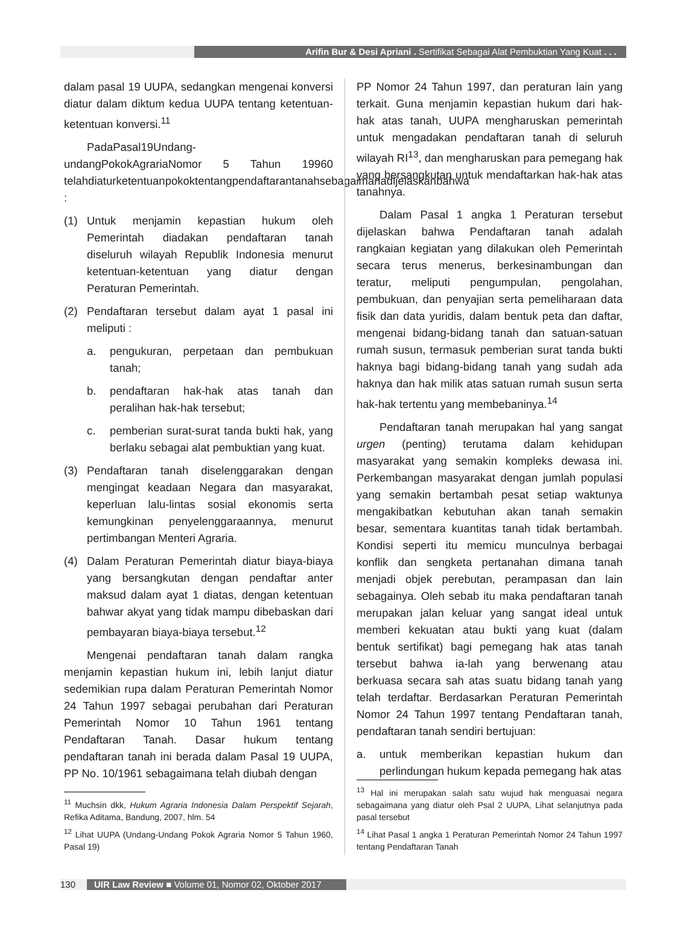Arifin Bur & Desi Apriani . Sertifikat Sebagai Alat Pembuktian Yang Kuat . . .
dalam pasal 19 UUPA, sedangkan mengenai konversi diatur dalam diktum kedua UUPA tentang ketentuan-ketentuan konversi.<sup>11</sup>
PadaPasal19Undang-undangPokokAgrariaNomor 5 Tahun 19960 telahdiaturketentuanpokoktentangpendaftarantanahsebagaimanadijelaskanbahwa :
(1) Untuk menjamin kepastian hukum oleh Pemerintah diadakan pendaftaran tanah diseluruh wilayah Republik Indonesia menurut ketentuan-ketentuan yang diatur dengan Peraturan Pemerintah.
(2) Pendaftaran tersebut dalam ayat 1 pasal ini meliputi :
a. pengukuran, perpetaan dan pembukuan tanah;
b. pendaftaran hak-hak atas tanah dan peralihan hak-hak tersebut;
c. pemberian surat-surat tanda bukti hak, yang berlaku sebagai alat pembuktian yang kuat.
(3) Pendaftaran tanah diselenggarakan dengan mengingat keadaan Negara dan masyarakat, keperluan lalu-lintas sosial ekonomis serta kemungkinan penyelenggaraannya, menurut pertimbangan Menteri Agraria.
(4) Dalam Peraturan Pemerintah diatur biaya-biaya yang bersangkutan dengan pendaftar anter maksud dalam ayat 1 diatas, dengan ketentuan bahwar akyat yang tidak mampu dibebaskan dari pembayaran biaya-biaya tersebut.<sup>12</sup>
Mengenai pendaftaran tanah dalam rangka menjamin kepastian hukum ini, lebih lanjut diatur sedemikian rupa dalam Peraturan Pemerintah Nomor 24 Tahun 1997 sebagai perubahan dari Peraturan Pemerintah Nomor 10 Tahun 1961 tentang Pendaftaran Tanah. Dasar hukum tentang pendaftaran tanah ini berada dalam Pasal 19 UUPA, PP No. 10/1961 sebagaimana telah diubah dengan
<sup>11</sup> Muchsin dkk, Hukum Agraria Indonesia Dalam Perspektif Sejarah, Refika Aditama, Bandung, 2007, hlm. 54
<sup>12</sup> Lihat UUPA (Undang-Undang Pokok Agraria Nomor 5 Tahun 1960, Pasal 19)
PP Nomor 24 Tahun 1997, dan peraturan lain yang terkait. Guna menjamin kepastian hukum dari hak-hak atas tanah, UUPA mengharuskan pemerintah untuk mengadakan pendaftaran tanah di seluruh wilayah RI<sup>13</sup>, dan mengharuskan para pemegang hak yang bersangkutan untuk mendaftarkan hak-hak atas tanahnya.
Dalam Pasal 1 angka 1 Peraturan tersebut dijelaskan bahwa Pendaftaran tanah adalah rangkaian kegiatan yang dilakukan oleh Pemerintah secara terus menerus, berkesinambungan dan teratur, meliputi pengumpulan, pengolahan, pembukuan, dan penyajian serta pemeliharaan data fisik dan data yuridis, dalam bentuk peta dan daftar, mengenai bidang-bidang tanah dan satuan-satuan rumah susun, termasuk pemberian surat tanda bukti haknya bagi bidang-bidang tanah yang sudah ada haknya dan hak milik atas satuan rumah susun serta hak-hak tertentu yang membebaninya.<sup>14</sup>
Pendaftaran tanah merupakan hal yang sangat urgen (penting) terutama dalam kehidupan masyarakat yang semakin kompleks dewasa ini. Perkembangan masyarakat dengan jumlah populasi yang semakin bertambah pesat setiap waktunya mengakibatkan kebutuhan akan tanah semakin besar, sementara kuantitas tanah tidak bertambah. Kondisi seperti itu memicu munculnya berbagai konflik dan sengketa pertanahan dimana tanah menjadi objek perebutan, perampasan dan lain sebagainya. Oleh sebab itu maka pendaftaran tanah merupakan jalan keluar yang sangat ideal untuk memberi kekuatan atau bukti yang kuat (dalam bentuk sertifikat) bagi pemegang hak atas tanah tersebut bahwa ia-lah yang berwenang atau berkuasa secara sah atas suatu bidang tanah yang telah terdaftar. Berdasarkan Peraturan Pemerintah Nomor 24 Tahun 1997 tentang Pendaftaran tanah, pendaftaran tanah sendiri bertujuan:
a. untuk memberikan kepastian hukum dan perlindungan hukum kepada pemegang hak atas
<sup>13</sup> Hal ini merupakan salah satu wujud hak menguasai negara sebagaimana yang diatur oleh Psal 2 UUPA, Lihat selanjutnya pada pasal tersebut
<sup>14</sup> Lihat Pasal 1 angka 1 Peraturan Pemerintah Nomor 24 Tahun 1997 tentang Pendaftaran Tanah
130 UIR Law Review ■ Volume 01, Nomor 02, Oktober 2017